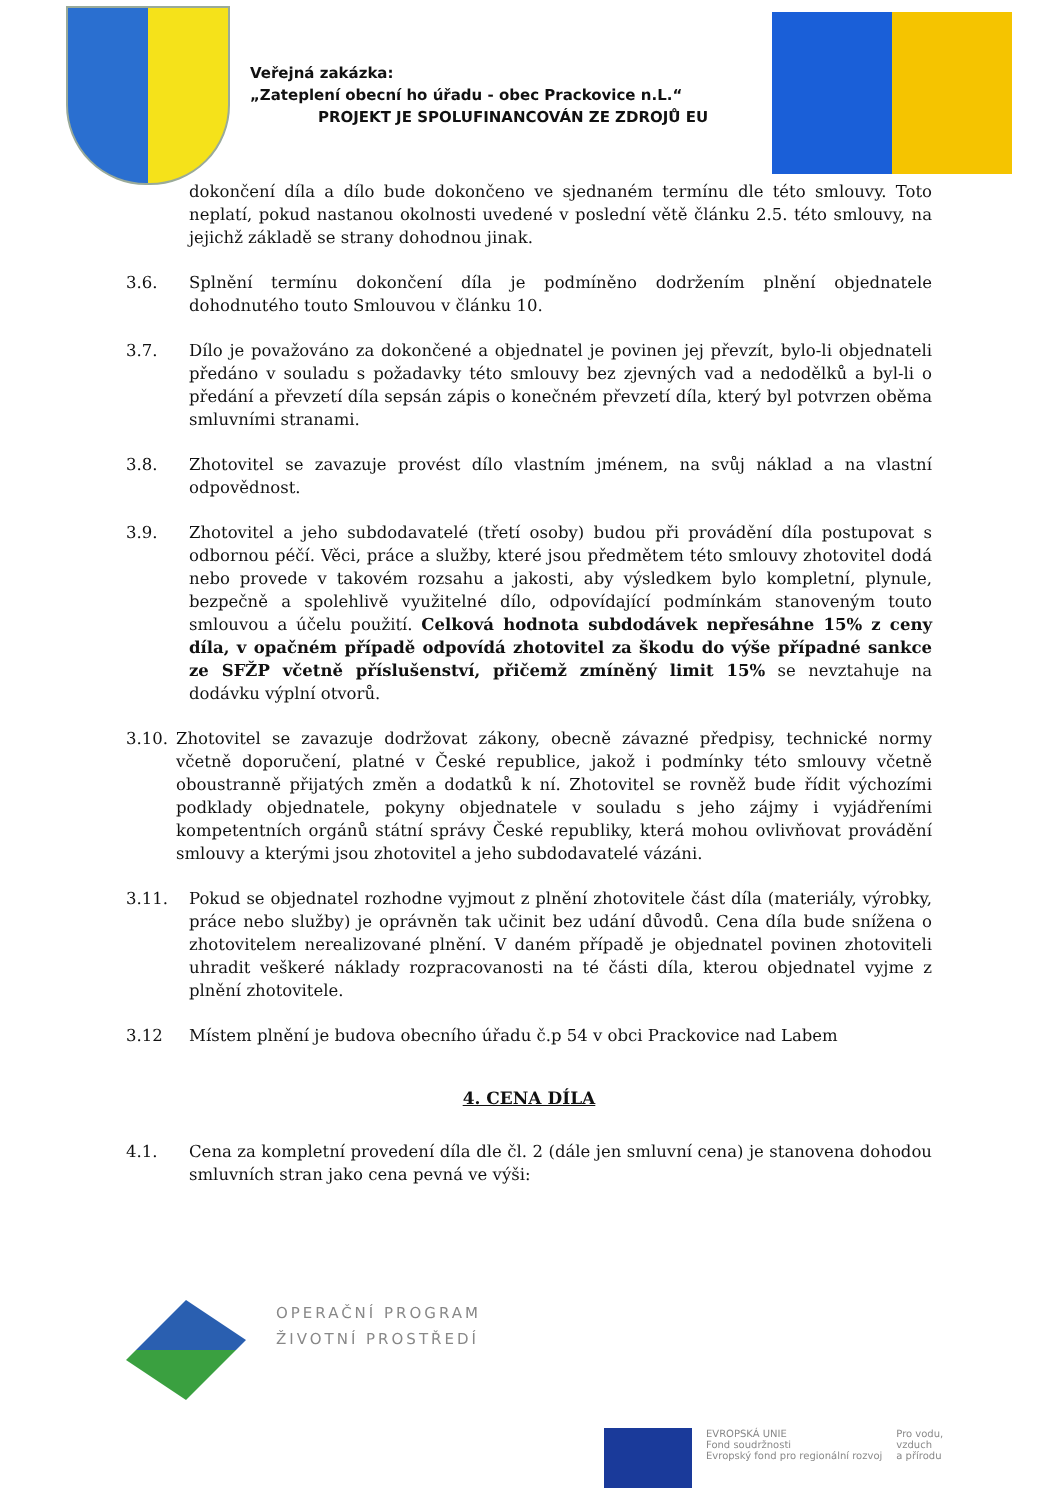Veřejná zakázka:
„Zateplení obecní ho úřadu - obec Prackovice n.L.“
PROJEKT JE SPOLUFINANCOVÁN ZE ZDROJŮ EU
dokončení díla a dílo bude dokončeno ve sjednaném termínu dle této smlouvy. Toto neplatí, pokud nastanou okolnosti uvedené v poslední větě článku 2.5. této smlouvy, na jejichž základě se strany dohodnou jinak.
3.6. Splnění termínu dokončení díla je podmíněno dodržením plnění objednatele dohodnutého touto Smlouvou v článku 10.
3.7. Dílo je považováno za dokončené a objednatel je povinen jej převzít, bylo-li objednateli předáno v souladu s požadavky této smlouvy bez zjevných vad a nedodělků a byl-li o předání a převzetí díla sepsán zápis o konečném převzetí díla, který byl potvrzen oběma smluvními stranami.
3.8. Zhotovitel se zavazuje provést dílo vlastním jménem, na svůj náklad a na vlastní odpovědnost.
3.9. Zhotovitel a jeho subdodavatelé (třetí osoby) budou při provádění díla postupovat s odbornou péčí. Věci, práce a služby, které jsou předmětem této smlouvy zhotovitel dodá nebo provede v takovém rozsahu a jakosti, aby výsledkem bylo kompletní, plynule, bezpečně a spolehlivě využitelné dílo, odpovídající podmínkám stanoveným touto smlouvou a účelu použití. Celková hodnota subdodávek nepřesáhne 15% z ceny díla, v opačném případě odpovídá zhotovitel za škodu do výše případné sankce ze SFŽP včetně příslušenství, přičemž zmíněný limit 15% se nevztahuje na dodávku výplní otvorů.
3.10. Zhotovitel se zavazuje dodržovat zákony, obecně závazné předpisy, technické normy včetně doporučení, platné v České republice, jakož i podmínky této smlouvy včetně oboustranně přijatých změn a dodatků k ní. Zhotovitel se rovněž bude řídit výchozími podklady objednatele, pokyny objednatele v souladu s jeho zájmy i vyjádřeními kompetentních orgánů státní správy České republiky, která mohou ovlivňovat provádění smlouvy a kterými jsou zhotovitel a jeho subdodavatelé vázáni.
3.11. Pokud se objednatel rozhodne vyjmout z plnění zhotovitele část díla (materiály, výrobky, práce nebo služby) je oprávněn tak učinit bez udání důvodů. Cena díla bude snížena o zhotovitelem nerealizované plnění. V daném případě je objednatel povinen zhotoviteli uhradit veškeré náklady rozpracovanosti na té části díla, kterou objednatel vyjme z plnění zhotovitele.
3.12 Místem plnění je budova obecního úřadu č.p 54 v obci Prackovice nad Labem
4. CENA DÍLA
4.1. Cena za kompletní provedení díla dle čl. 2 (dále jen smluvní cena) je stanovena dohodou smluvních stran jako cena pevná ve výši:
OPERAČNÍ PROGRAM
ŽIVOTNÍ PROSTŘEDÍ
EVROPSKÁ UNIE
Fond soudržnosti
Evropský fond pro regionální rozvoj
Pro vodu,
vzduch
a přírodu